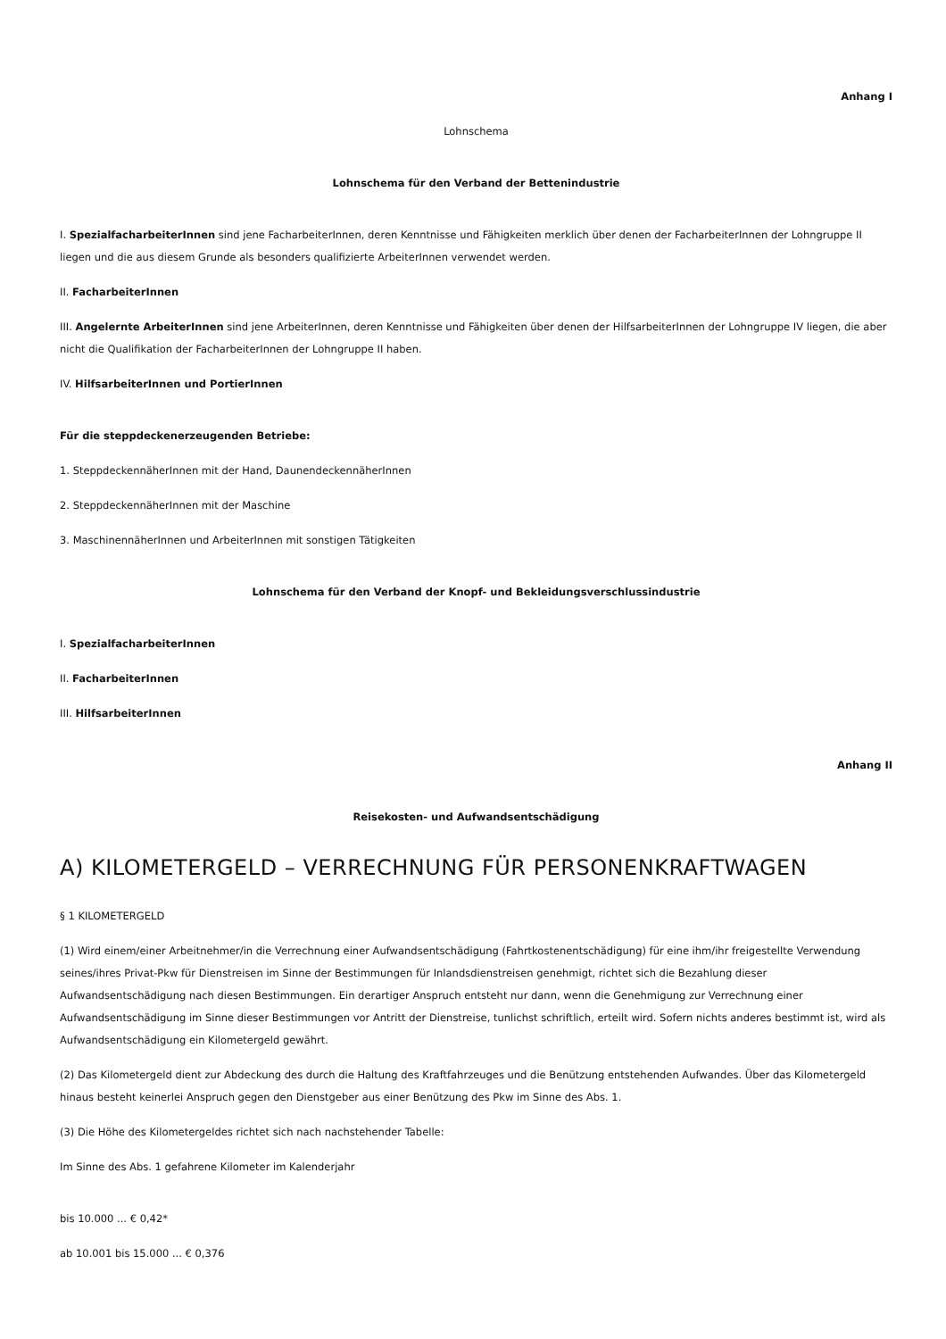Anhang I
Lohnschema
Lohnschema für den Verband der Bettenindustrie
I. SpezialfacharbeiterInnen sind jene FacharbeiterInnen, deren Kenntnisse und Fähigkeiten merklich über denen der FacharbeiterInnen der Lohngruppe II liegen und die aus diesem Grunde als besonders qualifizierte ArbeiterInnen verwendet werden.
II. FacharbeiterInnen
III. Angelernte ArbeiterInnen sind jene ArbeiterInnen, deren Kenntnisse und Fähigkeiten über denen der HilfsarbeiterInnen der Lohngruppe IV liegen, die aber nicht die Qualifikation der FacharbeiterInnen der Lohngruppe II haben.
IV. HilfsarbeiterInnen und PortierInnen
Für die steppdeckenerzeugenden Betriebe:
1. SteppdeckennäherInnen mit der Hand, DaunendeckennäherInnen
2. SteppdeckennäherInnen mit der Maschine
3. MaschinennäherInnen und ArbeiterInnen mit sonstigen Tätigkeiten
Lohnschema für den Verband der Knopf- und Bekleidungsverschlussindustrie
I. SpezialfacharbeiterInnen
II. FacharbeiterInnen
III. HilfsarbeiterInnen
Anhang II
Reisekosten- und Aufwandsentschädigung
A) KILOMETERGELD – VERRECHNUNG FÜR PERSONENKRAFTWAGEN
§ 1 KILOMETERGELD
(1) Wird einem/einer Arbeitnehmer/in die Verrechnung einer Aufwandsentschädigung (Fahrtkostenentschädigung) für eine ihm/ihr freigestellte Verwendung seines/ihres Privat-Pkw für Dienstreisen im Sinne der Bestimmungen für Inlandsdienstreisen genehmigt, richtet sich die Bezahlung dieser Aufwandsentschädigung nach diesen Bestimmungen. Ein derartiger Anspruch entsteht nur dann, wenn die Genehmigung zur Verrechnung einer Aufwandsentschädigung im Sinne dieser Bestimmungen vor Antritt der Dienstreise, tunlichst schriftlich, erteilt wird. Sofern nichts anderes bestimmt ist, wird als Aufwandsentschädigung ein Kilometergeld gewährt.
(2) Das Kilometergeld dient zur Abdeckung des durch die Haltung des Kraftfahrzeuges und die Benützung entstehenden Aufwandes. Über das Kilometergeld hinaus besteht keinerlei Anspruch gegen den Dienstgeber aus einer Benützung des Pkw im Sinne des Abs. 1.
(3) Die Höhe des Kilometergeldes richtet sich nach nachstehender Tabelle:
Im Sinne des Abs. 1 gefahrene Kilometer im Kalenderjahr
bis 10.000 ... € 0,42*
ab 10.001 bis 15.000 ... € 0,376